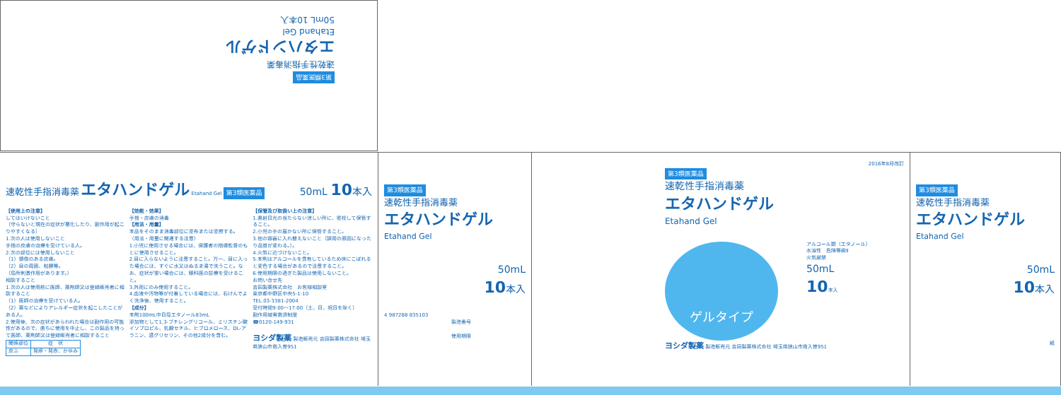第3類医薬品
速乾性手指消毒薬
エタハンドゲル
Etahand Gel
50mL 10本入
速乾性手指消毒薬 エタハンドゲル Etahand Gel 第3類医薬品 50mL 10本入
【使用上の注意】
してはいけないこと
（守らないと現在の症状が悪化したり、副作用が起こりやすくなる）
1.次の人は使用しないこと
手指の皮膚の治療を受けている人。
2.次の部位には使用しないこと
（1）損傷のある皮膚。
（2）目の周囲、粘膜等。
（局所刺激作用があります。）
相談すること
1.次の人は使用前に医師、薬剤師又は登録販売者に相談すること
（1）医師の治療を受けている人。
（2）薬などによりアレルギー症状を起こしたことがある人。
2.使用後、次の症状があらわれた場合は副作用の可能性があるので、直ちに使用を中止し、この製品を持って医師、薬剤師又は登録販売者に相談すること
| 関係部位 | 症 状 |
| --- | --- |
| 皮ふ | 発疹・発赤、かゆみ |
【効能・効果】
手指・皮膚の消毒
【用法・用量】
本品をそのまま消毒部位に塗布または塗擦する。
〈用法・用量に関連する注意〉
1.小児に使用させる場合には、保護者の指導監督のもとに使用させること。
2.目に入らないように注意すること。万一、目に入った場合には、すぐに水又はぬるま湯で洗うこと。なお、症状が重い場合には、眼科医の診療を受けること。
3.外用にのみ使用すること。
4.血液や汚物等が付着している場合には、石けんでよく洗浄後、使用すること。
【成分】
本剤100mL中日局エタノール83mL
添加物として1,3-ブチレングリコール、ミリスチン酸イソプロピル、乳酸セチル、ヒプロメロース、DL-アラニン、濃グリセリン、その他2成分を含む。
【保管及び取扱い上の注意】
1.直射日光の当たらない涼しい所に、密栓して保管すること。
2.小児の手の届かない所に保管すること。
3.他の容器に入れ替えないこと（誤用の原因になったり品質が変わる。）。
4.火気に近づけないこと。
5.本剤はアルコールを含有しているため床にこぼれると変色する場合があるので注意すること。
6.使用期限の過ぎた製品は使用しないこと。
お問い合せ先
吉田製薬株式会社　お客様相談室
東京都中野区中央5-1-10
TEL.03-3381-2004
受付時間9:00～17:00（土、日、祝日を除く）
副作用被害救済制度
☎0120-149-931
ヨシダ製薬 製造販売元 吉田製薬株式会社 埼玉県狭山市南入曽951
第3類医薬品
速乾性手指消毒薬
エタハンドゲル
Etahand Gel
50mL
10本入
4 987288 835103
製造番号
使用期限
2016年8月改訂
第3類医薬品
速乾性手指消毒薬
エタハンドゲル
Etahand Gel
ゲルタイプ
アルコール類（エタノール）
水溶性　危険等級Ⅱ
火気厳禁
50mL
10本入
ヨシダ製薬 製造販売元 吉田製薬株式会社 埼玉県狭山市南入曽951
第3類医薬品
速乾性手指消毒薬
エタハンドゲル
Etahand Gel
50mL
10本入
紙